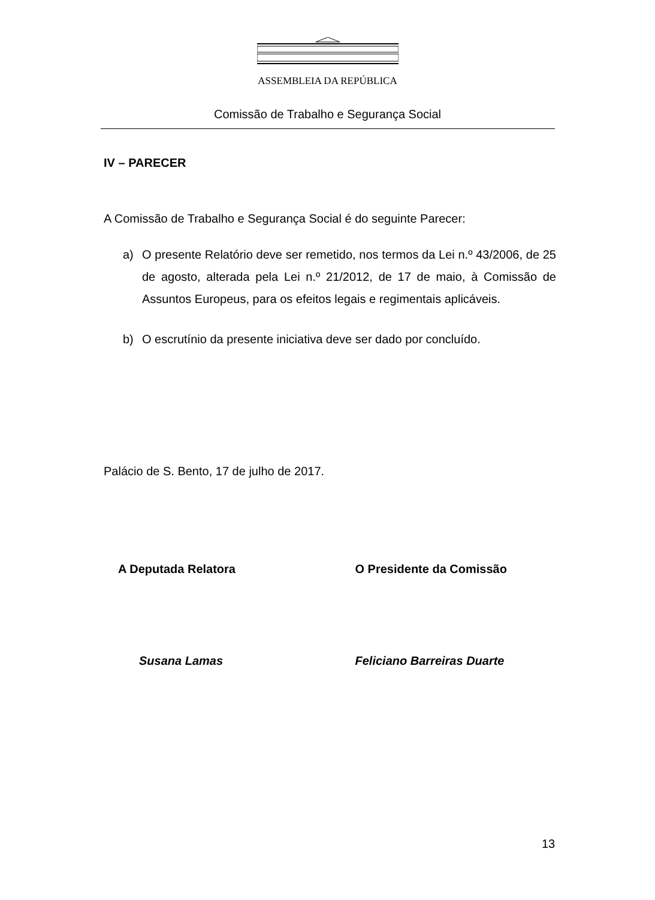ASSEMBLEIA DA REPÚBLICA
Comissão de Trabalho e Segurança Social
IV – PARECER
A Comissão de Trabalho e Segurança Social é do seguinte Parecer:
a) O presente Relatório deve ser remetido, nos termos da Lei n.º 43/2006, de 25 de agosto, alterada pela Lei n.º 21/2012, de 17 de maio, à Comissão de Assuntos Europeus, para os efeitos legais e regimentais aplicáveis.
b) O escrutínio da presente iniciativa deve ser dado por concluído.
Palácio de S. Bento, 17 de julho de 2017.
A Deputada Relatora
Susana Lamas
O Presidente da Comissão
Feliciano Barreiras Duarte
13